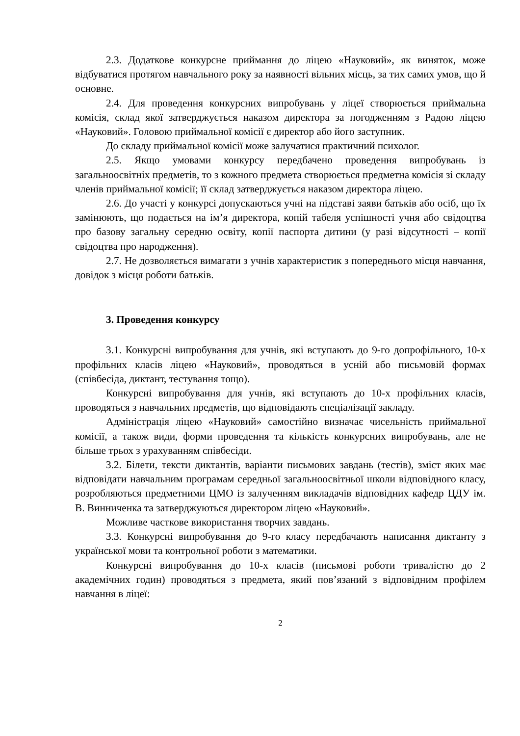2.3. Додаткове конкурсне приймання до ліцею «Науковий», як виняток, може відбуватися протягом навчального року за наявності вільних місць, за тих самих умов, що й основне.
2.4. Для проведення конкурсних випробувань у ліцеї створюється приймальна комісія, склад якої затверджується наказом директора за погодженням з Радою ліцею «Науковий». Головою приймальної комісії є директор або його заступник.
До складу приймальної комісії може залучатися практичний психолог.
2.5. Якщо умовами конкурсу передбачено проведення випробувань із загальноосвітніх предметів, то з кожного предмета створюється предметна комісія зі складу членів приймальної комісії; її склад затверджується наказом директора ліцею.
2.6. До участі у конкурсі допускаються учні на підставі заяви батьків або осіб, що їх замінюють, що подається на ім’я директора, копій табеля успішності учня або свідоцтва про базову загальну середню освіту, копії паспорта дитини (у разі відсутності – копії свідоцтва про народження).
2.7. Не дозволяється вимагати з учнів характеристик з попереднього місця навчання, довідок з місця роботи батьків.
3. Проведення конкурсу
3.1. Конкурсні випробування для учнів, які вступають до 9-го допрофільного, 10-х профільних класів ліцею «Науковий», проводяться в усній або письмовій формах (співбесіда, диктант, тестування тощо).
Конкурсні випробування для учнів, які вступають до 10-х профільних класів, проводяться з навчальних предметів, що відповідають спеціалізації закладу.
Адміністрація ліцею «Науковий» самостійно визначає чисельність приймальної комісії, а також види, форми проведення та кількість конкурсних випробувань, але не більше трьох з урахуванням співбесіди.
3.2. Білети, тексти диктантів, варіанти письмових завдань (тестів), зміст яких має відповідати навчальним програмам середньої загальноосвітньої школи відповідного класу, розробляються предметними ЦМО із залученням викладачів відповідних кафедр ЦДУ ім. В. Винниченка та затверджуються директором ліцею «Науковий».
Можливе часткове використання творчих завдань.
3.3. Конкурсні випробування до 9-го класу передбачають написання диктанту з української мови та контрольної роботи з математики.
Конкурсні випробування до 10-х класів (письмові роботи тривалістю до 2 академічних годин) проводяться з предмета, який пов’язаний з відповідним профілем навчання в ліцеї:
2